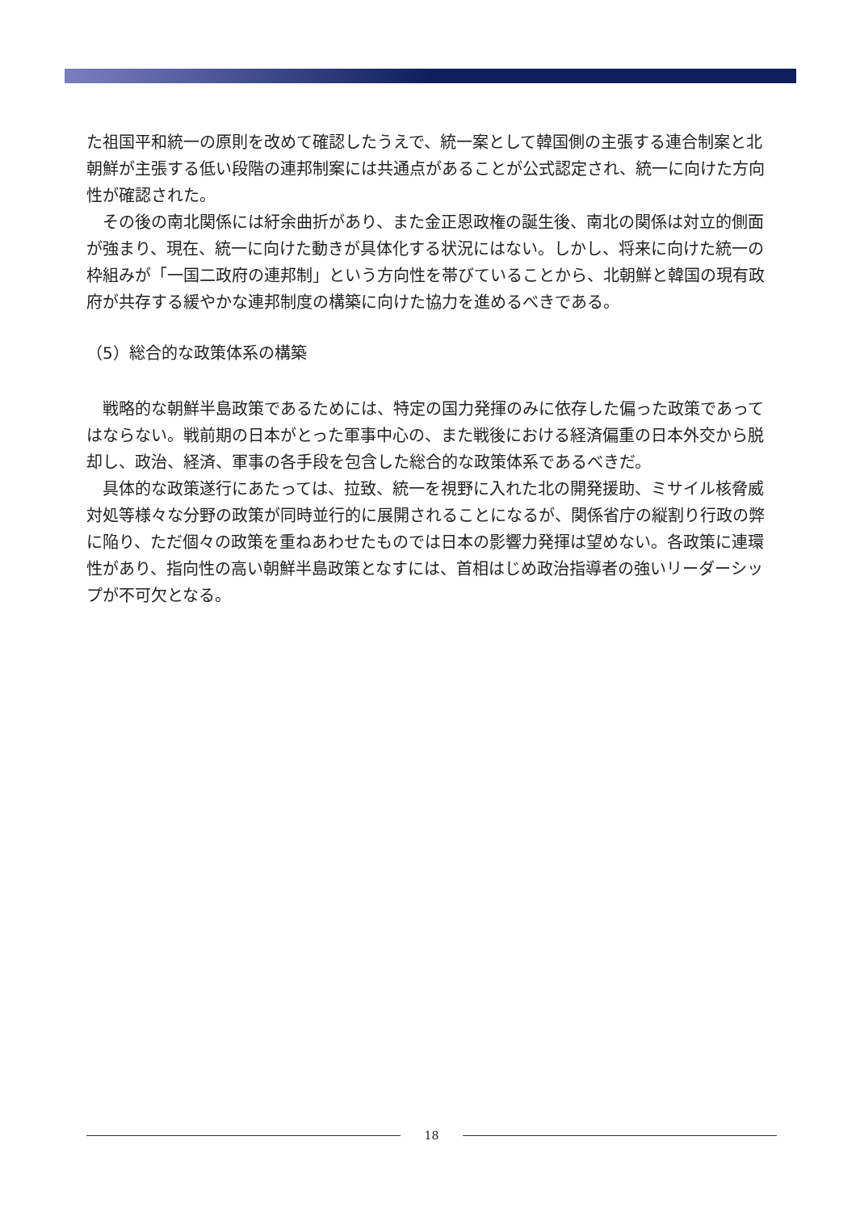た祖国平和統一の原則を改めて確認したうえで、統一案として韓国側の主張する連合制案と北朝鮮が主張する低い段階の連邦制案には共通点があることが公式認定され、統一に向けた方向性が確認された。
　その後の南北関係には紆余曲折があり、また金正恩政権の誕生後、南北の関係は対立的側面が強まり、現在、統一に向けた動きが具体化する状況にはない。しかし、将来に向けた統一の枠組みが「一国二政府の連邦制」という方向性を帯びていることから、北朝鮮と韓国の現有政府が共存する緩やかな連邦制度の構築に向けた協力を進めるべきである。
（5）総合的な政策体系の構築
　戦略的な朝鮮半島政策であるためには、特定の国力発揮のみに依存した偏った政策であってはならない。戦前期の日本がとった軍事中心の、また戦後における経済偏重の日本外交から脱却し、政治、経済、軍事の各手段を包含した総合的な政策体系であるべきだ。
　具体的な政策遂行にあたっては、拉致、統一を視野に入れた北の開発援助、ミサイル核脅威対処等様々な分野の政策が同時並行的に展開されることになるが、関係省庁の縦割り行政の弊に陥り、ただ個々の政策を重ねあわせたものでは日本の影響力発揮は望めない。各政策に連環性があり、指向性の高い朝鮮半島政策となすには、首相はじめ政治指導者の強いリーダーシップが不可欠となる。
18